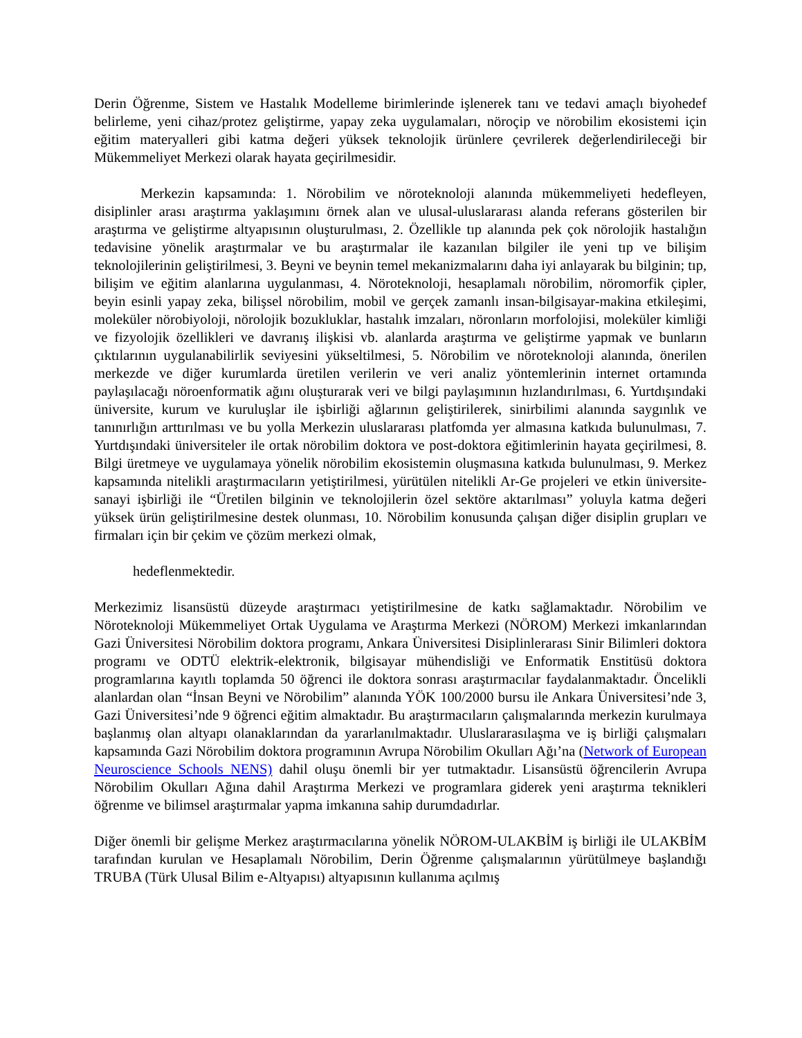Derin Öğrenme, Sistem ve Hastalık Modelleme birimlerinde işlenerek tanı ve tedavi amaçlı biyohedef belirleme, yeni cihaz/protez geliştirme, yapay zeka uygulamaları, nöroçip ve nörobilim ekosistemi için eğitim materyalleri gibi katma değeri yüksek teknolojik ürünlere çevrilerek değerlendirileceği bir Mükemmeliyet Merkezi olarak hayata geçirilmesidir.
Merkezin kapsamında: 1. Nörobilim ve nöroteknoloji alanında mükemmeliyeti hedefleyen, disiplinler arası araştırma yaklaşımını örnek alan ve ulusal-uluslararası alanda referans gösterilen bir araştırma ve geliştirme altyapısının oluşturulması, 2. Özellikle tıp alanında pek çok nörolojik hastalığın tedavisine yönelik araştırmalar ve bu araştırmalar ile kazanılan bilgiler ile yeni tıp ve bilişim teknolojilerinin geliştirilmesi, 3. Beyni ve beynin temel mekanizmalarını daha iyi anlayarak bu bilginin; tıp, bilişim ve eğitim alanlarına uygulanması, 4. Nöroteknoloji, hesaplamalı nörobilim, nöromorfik çipler, beyin esinli yapay zeka, bilişsel nörobilim, mobil ve gerçek zamanlı insan-bilgisayar-makina etkileşimi, moleküler nörobiyoloji, nörolojik bozukluklar, hastalık imzaları, nöronların morfolojisi, moleküler kimliği ve fizyolojik özellikleri ve davranış ilişkisi vb. alanlarda araştırma ve geliştirme yapmak ve bunların çıktılarının uygulanabilirlik seviyesini yükseltilmesi, 5. Nörobilim ve nöroteknoloji alanında, önerilen merkezde ve diğer kurumlarda üretilen verilerin ve veri analiz yöntemlerinin internet ortamında paylaşılacağı nöroenformatik ağını oluşturarak veri ve bilgi paylaşımının hızlandırılması, 6. Yurtdışındaki üniversite, kurum ve kuruluşlar ile işbirliği ağlarının geliştirilerek, sinirbilimi alanında saygınlık ve tanınırlığın arttırılması ve bu yolla Merkezin uluslararası platfomda yer almasına katkıda bulunulması, 7. Yurtdışındaki üniversiteler ile ortak nörobilim doktora ve post-doktora eğitimlerinin hayata geçirilmesi, 8. Bilgi üretmeye ve uygulamaya yönelik nörobilim ekosistemin oluşmasına katkıda bulunulması, 9. Merkez kapsamında nitelikli araştırmacıların yetiştirilmesi, yürütülen nitelikli Ar-Ge projeleri ve etkin üniversite-sanayi işbirliği ile “Üretilen bilginin ve teknolojilerin özel sektöre aktarılması” yoluyla katma değeri yüksek ürün geliştirilmesine destek olunması, 10. Nörobilim konusunda çalışan diğer disiplin grupları ve firmaları için bir çekim ve çözüm merkezi olmak,
hedeflenmektedir.
Merkezimiz lisansüstü düzeyde araştırmacı yetiştirilmesine de katkı sağlamaktadır. Nörobilim ve Nöroteknoloji Mükemmeliyet Ortak Uygulama ve Araştırma Merkezi (NÖROM) Merkezi imkanlarından Gazi Üniversitesi Nörobilim doktora programı, Ankara Üniversitesi Disiplinlerarası Sinir Bilimleri doktora programı ve ODTÜ elektrik-elektronik, bilgisayar mühendisliği ve Enformatik Enstitüsü doktora programlarına kayıtlı toplamda 50 öğrenci ile doktora sonrası araştırmacılar faydalanmaktadır. Öncelikli alanlardan olan “İnsan Beyni ve Nörobilim” alanında YÖK 100/2000 bursu ile Ankara Üniversitesi’nde 3, Gazi Üniversitesi’nde 9 öğrenci eğitim almaktadır. Bu araştırmacıların çalışmalarında merkezin kurulmaya başlanmış olan altyapı olanaklarından da yararlanılmaktadır. Uluslararasılaşma ve iş birliği çalışmaları kapsamında Gazi Nörobilim doktora programının Avrupa Nörobilim Okulları Ağı’na (Network of European Neuroscience Schools NENS) dahil oluşu önemli bir yer tutmaktadır. Lisansüstü öğrencilerin Avrupa Nörobilim Okulları Ağına dahil Araştırma Merkezi ve programlara giderek yeni araştırma teknikleri öğrenme ve bilimsel araştırmalar yapma imkanına sahip durumdadırlar.
Diğer önemli bir gelişme Merkez araştırmacılarına yönelik NÖROM-ULAKBİM iş birliği ile ULAKBİM tarafından kurulan ve Hesaplamalı Nörobilim, Derin Öğrenme çalışmalarının yürütülmeye başlandığı TRUBA (Türk Ulusal Bilim e-Altyapısı) altyapısının kullanıma açılmış